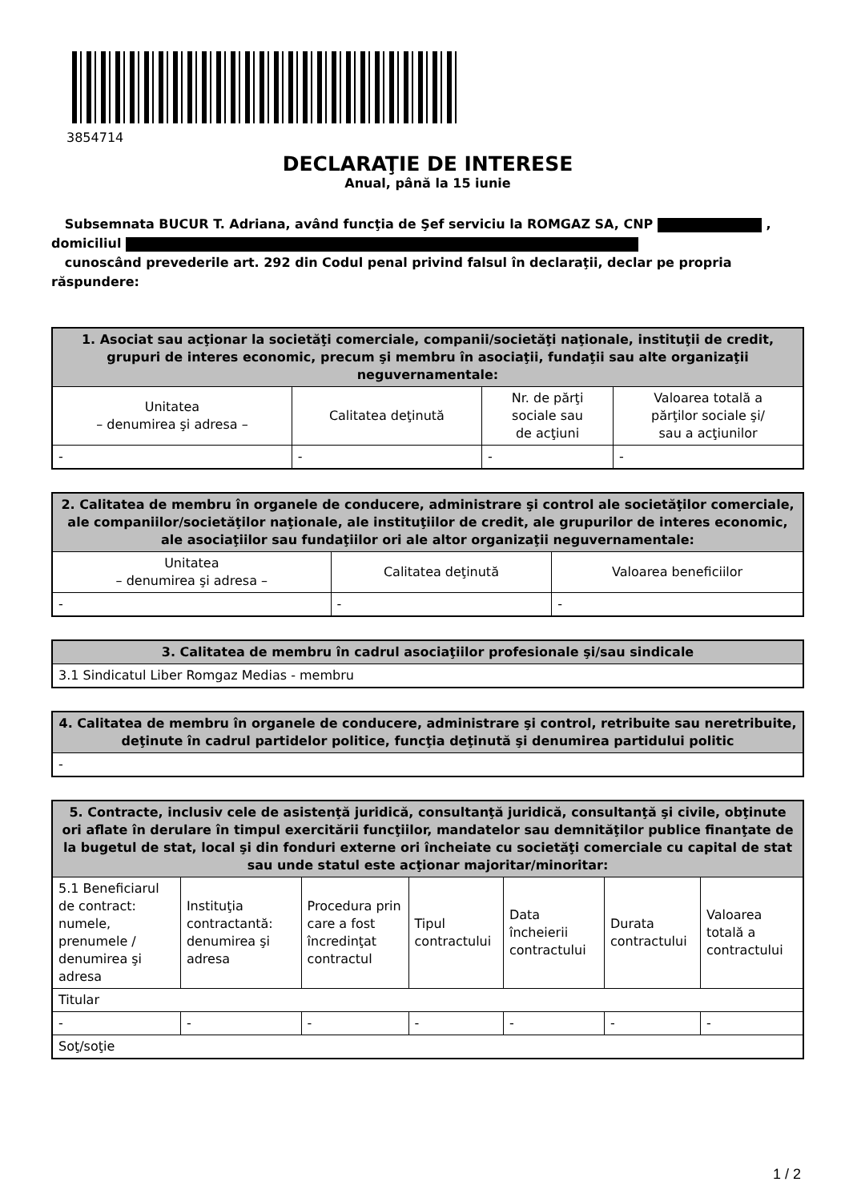3854714
DECLARAŢIE DE INTERESE
Anual, până la 15 iunie
Subsemnata BUCUR T. Adriana, având funcţia de Şef serviciu la ROMGAZ SA, CNP ,
domiciliul
cunoscând prevederile art. 292 din Codul penal privind falsul în declaraţii, declar pe propria răspundere:
| 1. Asociat sau acţionar la societăţi comerciale, companii/societăţi naţionale, instituţii de credit, grupuri de interes economic, precum şi membru în asociaţii, fundaţii sau alte organizaţii neguvernamentale: | | | |
| --- | --- | --- | --- |
| Unitatea – denumirea şi adresa – | Calitatea deţinută | Nr. de părţi sociale sau de acţiuni | Valoarea totală a părţilor sociale şi/ sau a acţiunilor |
| - | - | - | - |
| 2. Calitatea de membru în organele de conducere, administrare şi control ale societăţilor comerciale, ale companiilor/societăţilor naţionale, ale instituţiilor de credit, ale grupurilor de interes economic, ale asociaţiilor sau fundaţiilor ori ale altor organizaţii neguvernamentale: | | |
| --- | --- | --- |
| Unitatea – denumirea şi adresa – | Calitatea deţinută | Valoarea beneficiilor |
| - | - | - |
| 3. Calitatea de membru în cadrul asociaţiilor profesionale şi/sau sindicale |
| --- |
| 3.1 Sindicatul Liber Romgaz Medias - membru |
| 4. Calitatea de membru în organele de conducere, administrare şi control, retribuite sau neretribuite, deţinute în cadrul partidelor politice, funcţia deţinută şi denumirea partidului politic |
| --- |
| - |
| 5. Contracte, inclusiv cele de asistenţă juridică, consultanţă juridică, consultanţă şi civile, obţinute ori aflate în derulare în timpul exercitării funcţiilor, mandatelor sau demnităţilor publice finanţate de la bugetul de stat, local şi din fonduri externe ori încheiate cu societăţi comerciale cu capital de stat sau unde statul este acţionar majoritar/minoritar: | | | | | | |
| --- | --- | --- | --- | --- | --- | --- |
| 5.1 Beneficiarul de contract: numele, prenumele / denumirea şi adresa | Instituţia contractantă: denumirea şi adresa | Procedura prin care a fost încredinţat contractul | Tipul contractului | Data încheierii contractului | Durata contractului | Valoarea totală a contractului |
| Titular | | | | | | |
| - | - | - | - | - | - | - |
| Soţ/soţie | | | | | | |
1 / 2